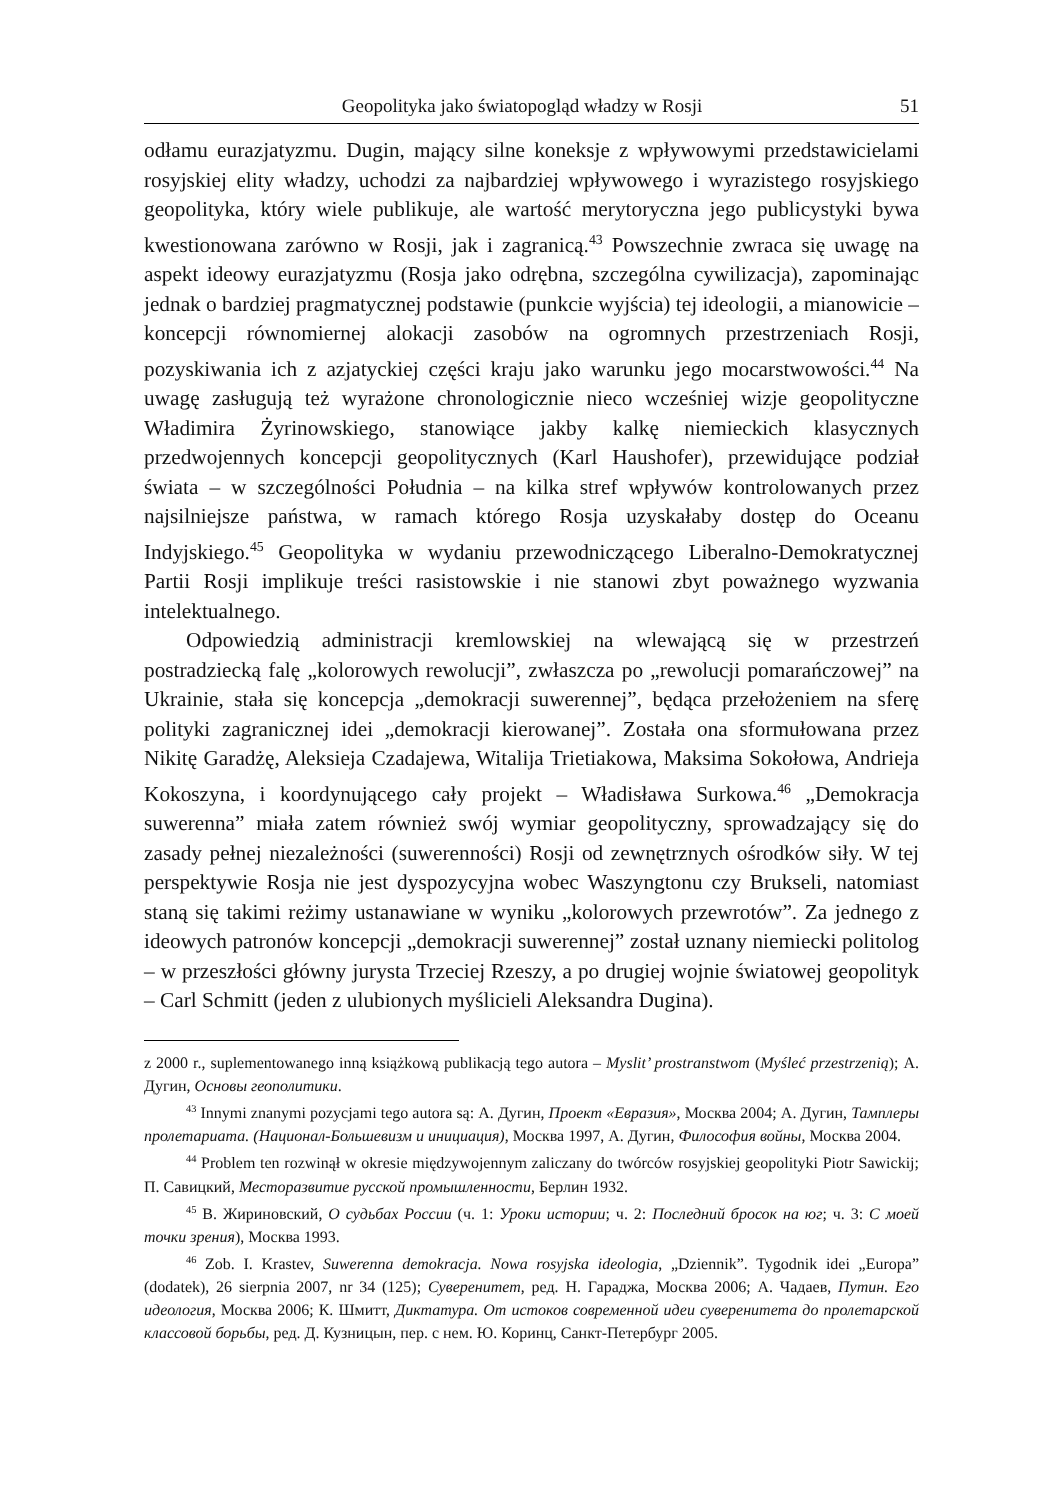Geopolityka jako światopogląd władzy w Rosji 51
odłamu eurazjatyzmu. Dugin, mający silne koneksje z wpływowymi przedstawicielami rosyjskiej elity władzy, uchodzi za najbardziej wpływowego i wyrazistego rosyjskiego geopolityka, który wiele publikuje, ale wartość merytoryczna jego publicystyki bywa kwestionowana zarówno w Rosji, jak i zagranicą.<sup>43</sup> Powszechnie zwraca się uwagę na aspekt ideowy eurazjatyzmu (Rosja jako odrębna, szczególna cywilizacja), zapominając jednak o bardziej pragmatycznej podstawie (punkcie wyjścia) tej ideologii, a mianowicie – koncepcji równomiernej alokacji zasobów na ogromnych przestrzeniach Rosji, pozyskiwania ich z azjatyckiej części kraju jako warunku jego mocarstwowości.<sup>44</sup> Na uwagę zasługują też wyrażone chronologicznie nieco wcześniej wizje geopolityczne Władimira Żyrinowskiego, stanowiące jakby kalkę niemieckich klasycznych przedwojennych koncepcji geopolitycznych (Karl Haushofer), przewidujące podział świata – w szczególności Południa – na kilka stref wpływów kontrolowanych przez najsilniejsze państwa, w ramach którego Rosja uzyskałaby dostęp do Oceanu Indyjskiego.<sup>45</sup> Geopolityka w wydaniu przewodniczącego Liberalno-Demokratycznej Partii Rosji implikuje treści rasistowskie i nie stanowi zbyt poważnego wyzwania intelektualnego.
Odpowiedzią administracji kremlowskiej na wlewającą się w przestrzeń postradziecką falę „kolorowych rewolucji”, zwłaszcza po „rewolucji pomarańczowej” na Ukrainie, stała się koncepcja „demokracji suwerennej”, będąca przełożeniem na sferę polityki zagranicznej idei „demokracji kierowanej”. Została ona sformułowana przez Nikitę Garadżę, Aleksieja Czadajewa, Witalija Trietiakowa, Maksima Sokołowa, Andrieja Kokoszyna, i koordynującego cały projekt – Władisława Surkowa.<sup>46</sup> „Demokracja suwerenna” miała zatem również swój wymiar geopolityczny, sprowadzający się do zasady pełnej niezależności (suwerenności) Rosji od zewnętrznych ośrodków siły. W tej perspektywie Rosja nie jest dyspozycyjna wobec Waszyngtonu czy Brukseli, natomiast staną się takimi reżimy ustanawiane w wyniku „kolorowych przewrotów”. Za jednego z ideowych patronów koncepcji „demokracji suwerennej” został uznany niemiecki politolog – w przeszłości główny jurysta Trzeciej Rzeszy, a po drugiej wojnie światowej geopolityk – Carl Schmitt (jeden z ulubionych myślicieli Aleksandra Dugina).
z 2000 r., suplementowanego inną książkową publikacją tego autora – Myslit’ prostranstwom (Myśleć przestrzenią); А. Дугин, Основы геополитики.
<sup>43</sup> Innymi znanymi pozycjami tego autora są: А. Дугин, Проект «Евразия», Москва 2004; А. Дугин, Тамплеры пролетариата. (Национал-Большевизм и инициация), Москва 1997, А. Дугин, Философия войны, Москва 2004.
<sup>44</sup> Problem ten rozwinął w okresie międzywojennym zaliczany do twórców rosyjskiej geopolityki Piotr Sawickij; П. Савицкий, Месторазвитие русской промышленности, Берлин 1932.
<sup>45</sup> В. Жириновский, О судьбах России (ч. 1: Уроки истории; ч. 2: Последний бросок на юг; ч. 3: С моей точки зрения), Москва 1993.
<sup>46</sup> Zob. I. Krastev, Suwerenna demokracja. Nowa rosyjska ideologia, „Dziennik”. Tygodnik idei „Europa” (dodatek), 26 sierpnia 2007, nr 34 (125); Суверенитет, ред. Н. Гараджа, Москва 2006; А. Чадаев, Путин. Его идеология, Москва 2006; К. Шмитт, Диктатура. От истоков современной идеи суверенитета до пролетарской классовой борьбы, ред. Д. Кузницын, пер. с нем. Ю. Коринц, Санкт-Петербург 2005.